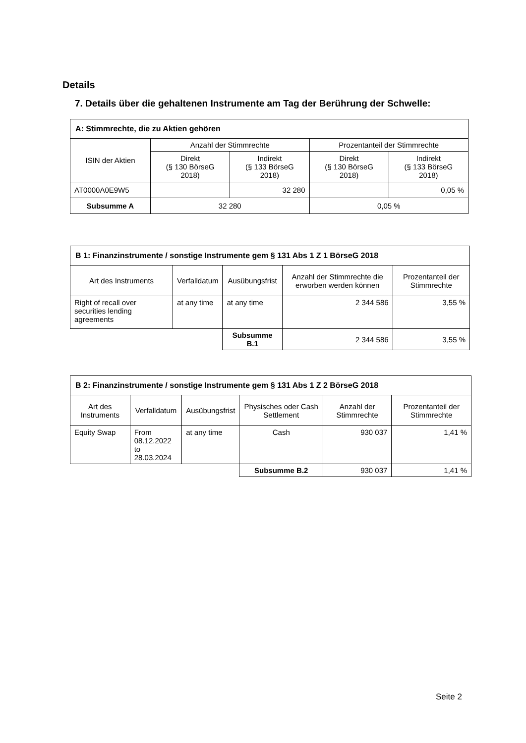Details
7. Details über die gehaltenen Instrumente am Tag der Berührung der Schwelle:
| A: Stimmrechte, die zu Aktien gehören | | | | |
| --- | --- | --- | --- | --- |
| ISIN der Aktien | Anzahl der Stimmrechte | | Prozentanteil der Stimmrechte | |
| | Direkt (§ 130 BörseG 2018) | Indirekt (§ 133 BörseG 2018) | Direkt (§ 130 BörseG 2018) | Indirekt (§ 133 BörseG 2018) |
| AT0000A0E9W5 | | 32 280 | | 0,05 % |
| Subsumme A | 32 280 | | 0,05 % | |
| B 1: Finanzinstrumente / sonstige Instrumente gem § 131 Abs 1 Z 1 BörseG 2018 | | | | |
| --- | --- | --- | --- | --- |
| Art des Instruments | Verfalldatum | Ausübungsfrist | Anzahl der Stimmrechte die erworben werden können | Prozentanteil der Stimmrechte |
| Right of recall over securities lending agreements | at any time | at any time | 2 344 586 | 3,55 % |
| | | Subsumme B.1 | 2 344 586 | 3,55 % |
| B 2: Finanzinstrumente / sonstige Instrumente gem § 131 Abs 1 Z 2 BörseG 2018 | | | | | |
| --- | --- | --- | --- | --- | --- |
| Art des Instruments | Verfalldatum | Ausübungsfrist | Physisches oder Cash Settlement | Anzahl der Stimmrechte | Prozentanteil der Stimmrechte |
| Equity Swap | From 08.12.2022 to 28.03.2024 | at any time | Cash | 930 037 | 1,41 % |
| | | | Subsumme B.2 | 930 037 | 1,41 % |
Seite 2